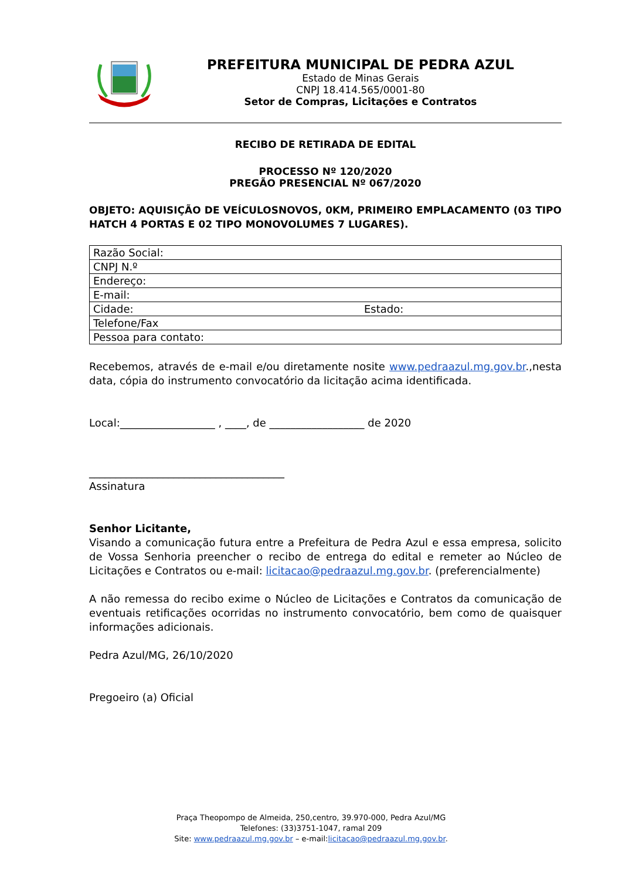PREFEITURA MUNICIPAL DE PEDRA AZUL
Estado de Minas Gerais
CNPJ 18.414.565/0001-80
Setor de Compras, Licitações e Contratos
RECIBO DE RETIRADA DE EDITAL
PROCESSO Nº 120/2020
PREGÃO PRESENCIAL Nº 067/2020
OBJETO: AQUISIÇÃO DE VEÍCULOSNOVOS, 0KM, PRIMEIRO EMPLACAMENTO (03 TIPO HATCH 4 PORTAS E 02 TIPO MONOVOLUMES 7 LUGARES).
| Razão Social: | |
| CNPJ N.º | |
| Endereço: | |
| E-mail: | |
| Cidade: | Estado: |
| Telefone/Fax | |
| Pessoa para contato: | |
Recebemos, através de e-mail e/ou diretamente nosite www.pedraazul.mg.gov.br.,nesta data, cópia do instrumento convocatório da licitação acima identificada.
Local:__________________ , ____, de __________________ de 2020
_____________________________________
Assinatura
Senhor Licitante,
Visando a comunicação futura entre a Prefeitura de Pedra Azul e essa empresa, solicito de Vossa Senhoria preencher o recibo de entrega do edital e remeter ao Núcleo de Licitações e Contratos ou e-mail: licitacao@pedraazul.mg.gov.br. (preferencialmente)
A não remessa do recibo exime o Núcleo de Licitações e Contratos da comunicação de eventuais retificações ocorridas no instrumento convocatório, bem como de quaisquer informações adicionais.
Pedra Azul/MG, 26/10/2020
Pregoeiro (a) Oficial
Praça Theopompo de Almeida, 250,centro, 39.970-000, Pedra Azul/MG
Telefones: (33)3751-1047, ramal 209
Site: www.pedraazul.mg.gov.br – e-mail:licitacao@pedraazul.mg.gov.br.